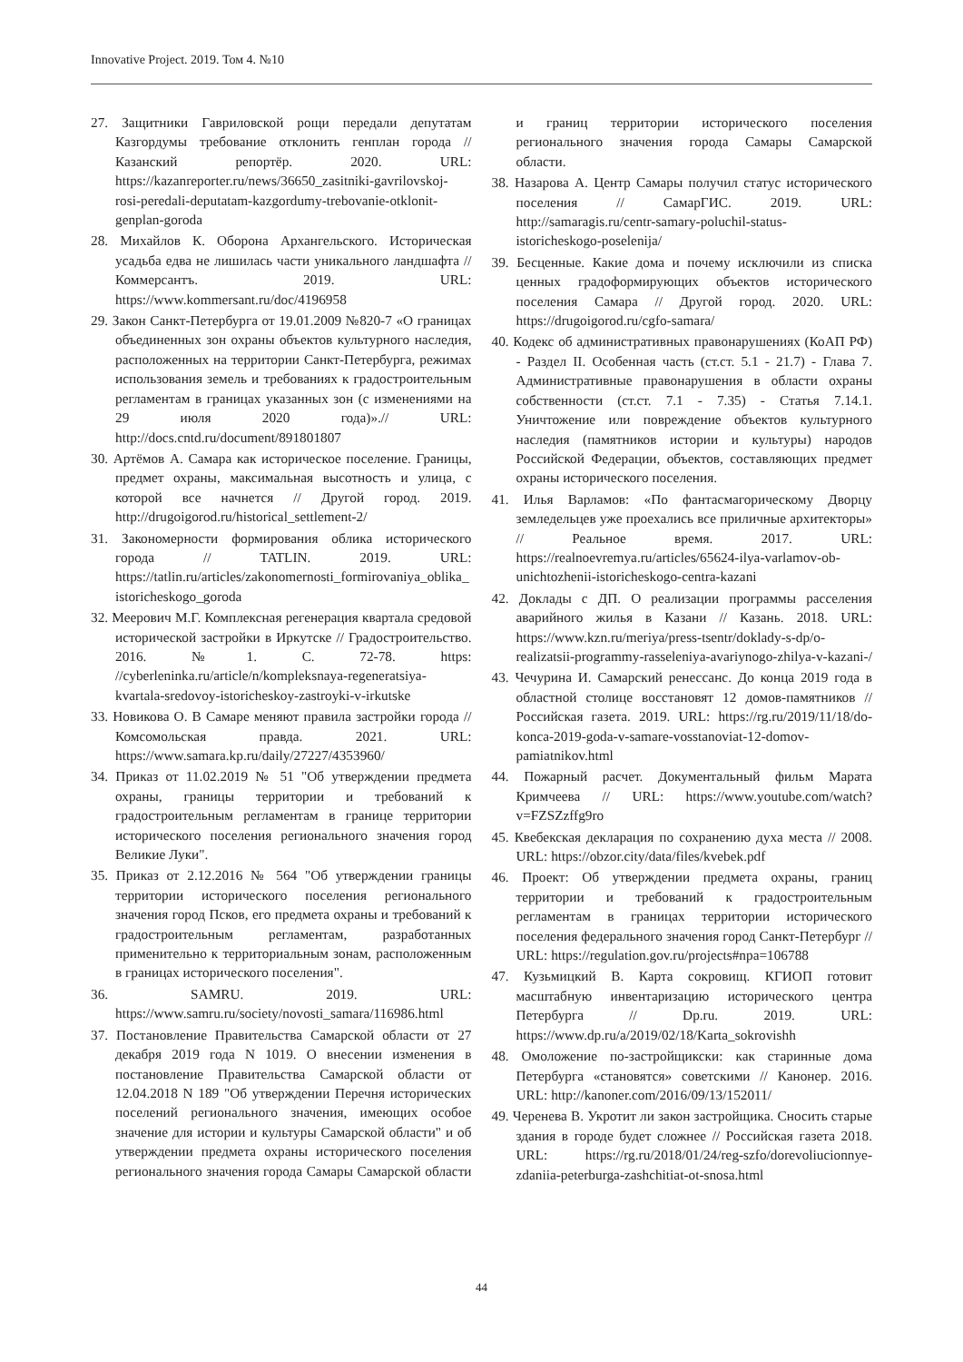Innovative Project. 2019. Том 4. №10
27. Защитники Гавриловской рощи передали депутатам Казгордумы требование отклонить генплан города // Казанский репортёр. 2020. URL: https://kazanreporter.ru/news/36650_zasitniki-gavrilovskoj-rosi-peredali-deputatam-kazgordumy-trebovanie-otklonit-genplan-goroda
28. Михайлов К. Оборона Архангельского. Историческая усадьба едва не лишилась части уникального ландшафта // Коммерсантъ. 2019. URL: https://www.kommersant.ru/doc/4196958
29. Закон Санкт-Петербурга от 19.01.2009 №820-7 «О границах объединенных зон охраны объектов культурного наследия, расположенных на территории Санкт-Петербурга, режимах использования земель и требованиях к градостроительным регламентам в границах указанных зон (с изменениями на 29 июля 2020 года)».// URL: http://docs.cntd.ru/document/891801807
30. Артёмов А. Самара как историческое поселение. Границы, предмет охраны, максимальная высотность и улица, с которой все начнется // Другой город. 2019. http://drugoigorod.ru/historical_settlement-2/
31. Закономерности формирования облика исторического города // TATLIN. 2019. URL: https://tatlin.ru/articles/zakonomernosti_formirovaniya_oblika_istoricheskogo_goroda
32. Меерович М.Г. Комплексная регенерация квартала средовой исторической застройки в Иркутске // Градостроительство. 2016. №1. С. 72-78. https: //cyberleninka.ru/article/n/kompleksnaya-regeneratsiya-kvartala-sredovoy-istoricheskoy-zastroyki-v-irkutske
33. Новикова О. В Самаре меняют правила застройки города // Комсомольская правда. 2021. URL: https://www.samara.kp.ru/daily/27227/4353960/
34. Приказ от 11.02.2019 № 51 "Об утверждении предмета охраны, границы территории и требований к градостроительным регламентам в границе территории исторического поселения регионального значения город Великие Луки".
35. Приказ от 2.12.2016 № 564 "Об утверждении границы территории исторического поселения регионального значения город Псков, его предмета охраны и требований к градостроительным регламентам, разработанных применительно к территориальным зонам, расположенным в границах исторического поселения".
36. SAMRU. 2019. URL: https://www.samru.ru/society/novosti_samara/116986.html
37. Постановление Правительства Самарской области от 27 декабря 2019 года N 1019. О внесении изменения в постановление Правительства Самарской области от 12.04.2018 N 189 "Об утверждении Перечня исторических поселений регионального значения, имеющих особое значение для истории и культуры Самарской области" и об утверждении предмета охраны исторического поселения регионального значения города Самары Самарской области и границ территории исторического поселения регионального значения города Самары Самарской области.
38. Назарова А. Центр Самары получил статус исторического поселения // СамарГИС. 2019. URL: http://samaragis.ru/centr-samary-poluchil-status-istoricheskogo-poselenija/
39. Бесценные. Какие дома и почему исключили из списка ценных градоформирующих объектов исторического поселения Самара // Другой город. 2020. URL: https://drugoigorod.ru/cgfo-samara/
40. Кодекс об административных правонарушениях (КоАП РФ) - Раздел II. Особенная часть (ст.ст. 5.1 - 21.7) - Глава 7. Административные правонарушения в области охраны собственности (ст.ст. 7.1 - 7.35) - Статья 7.14.1. Уничтожение или повреждение объектов культурного наследия (памятников истории и культуры) народов Российской Федерации, объектов, составляющих предмет охраны исторического поселения.
41. Илья Варламов: «По фантасмагорическому Дворцу земледельцев уже проехались все приличные архитекторы» // Реальное время. 2017. URL: https://realnoevremya.ru/articles/65624-ilya-varlamov-ob-unichtozhenii-istoricheskogo-centra-kazani
42. Доклады с ДП. О реализации программы расселения аварийного жилья в Казани // Казань. 2018. URL: https://www.kzn.ru/meriya/press-tsentr/doklady-s-dp/o-realizatsii-programmy-rasseleniya-avariynogo-zhilya-v-kazani-/
43. Чечурина И. Самарский ренессанс. До конца 2019 года в областной столице восстановят 12 домов-памятников // Российская газета. 2019. URL: https://rg.ru/2019/11/18/do-konca-2019-goda-v-samare-vosstanoviat-12-domov-pamiatnikov.html
44. Пожарный расчет. Документальный фильм Марата Кримчеева // URL: https://www.youtube.com/watch?v=FZSZzffg9ro
45. Квебекская декларация по сохранению духа места // 2008. URL: https://obzor.city/data/files/kvebek.pdf
46. Проект: Об утверждении предмета охраны, границ территории и требований к градостроительным регламентам в границах территории исторического поселения федерального значения город Санкт-Петербург // URL: https://regulation.gov.ru/projects#npa=106788
47. Кузьмицкий В. Карта сокровищ. КГИОП готовит масштабную инвентаризацию исторического центра Петербурга // Dp.ru. 2019. URL: https://www.dp.ru/a/2019/02/18/Karta_sokrovishh
48. Омоложение по-застройщикски: как старинные дома Петербурга «становятся» советскими // Канонер. 2016. URL: http://kanoner.com/2016/09/13/152011/
49. Черенева В. Укротит ли закон застройщика. Сносить старые здания в городе будет сложнее // Российская газета 2018. URL: https://rg.ru/2018/01/24/reg-szfo/dorevoliucionnye-zdaniia-peterburga-zashchitiat-ot-snosa.html
44